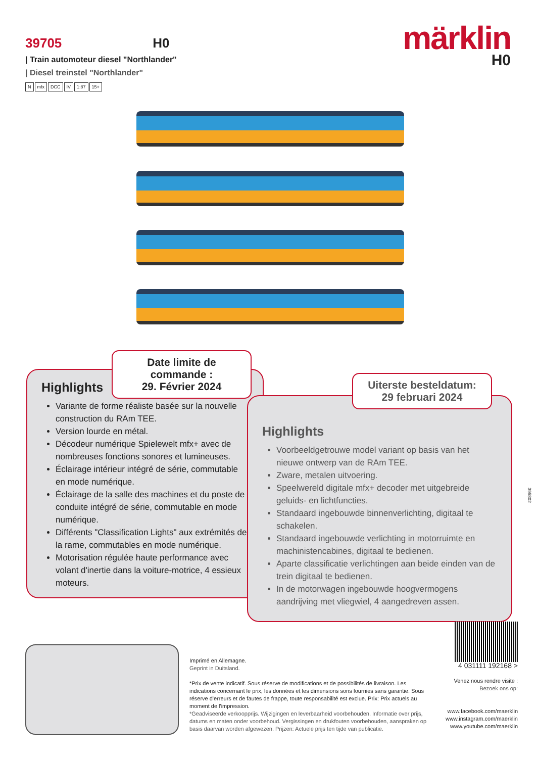39705 H0
| Train automoteur diesel "Northlander"
| Diesel treinstel "Northlander"
Nmfx DCC IV 1:87 15+
märklin
H0
Highlights
Variante de forme réaliste basée sur la nouvelle construction du RAm TEE.
Version lourde en métal.
Décodeur numérique Spielewelt mfx+ avec de nombreuses fonctions sonores et lumineuses.
Éclairage intérieur intégré de série, commutable en mode numérique.
Éclairage de la salle des machines et du poste de conduite intégré de série, commutable en mode numérique.
Différents "Classification Lights" aux extrémités de la rame, commutables en mode numérique.
Motorisation régulée haute performance avec volant d'inertie dans la voiture-motrice, 4 essieux moteurs.
Date limite de commande :
29. Février 2024
Highlights
Voorbeeldgetrouwe model variant op basis van het nieuwe ontwerp van de RAm TEE.
Zware, metalen uitvoering.
Speelwereld digitale mfx+ decoder met uitgebreide geluids- en lichtfuncties.
Standaard ingebouwde binnenverlichting, digitaal te schakelen.
Standaard ingebouwde verlichting in motorruimte en machinistencabines, digitaal te bedienen.
Aparte classificatie verlichtingen aan beide einden van de trein digitaal te bedienen.
In de motorwagen ingebouwde hoogvermogens aandrijving met vliegwiel, 4 aangedreven assen.
Uiterste besteldatum:
29 februari 2024
395802
Imprimé en Allemagne.
Geprint in Duitsland.
*Prix de vente indicatif. Sous réserve de modifications et de possibilités de livraison. Les indications concernant le prix, les données et les dimensions sons fournies sans garantie. Sous réserve d'erreurs et de fautes de frappe, toute responsabilité est exclue. Prix: Prix actuels au moment de l'impression.
*Geadviseerde verkoopprijs. Wijzigingen en leverbaarheid voorbehouden. Informatie over prijs, datums en maten onder voorbehoud. Vergissingen en drukfouten voorbehouden, aanspraken op basis daarvan worden afgewezen. Prijzen: Actuele prijs ten tijde van publicatie.
4 031111 192168 >
Venez nous rendre visite :
Bezoek ons op:
www.facebook.com/maerklin
www.instagram.com/maerklin
www.youtube.com/maerklin